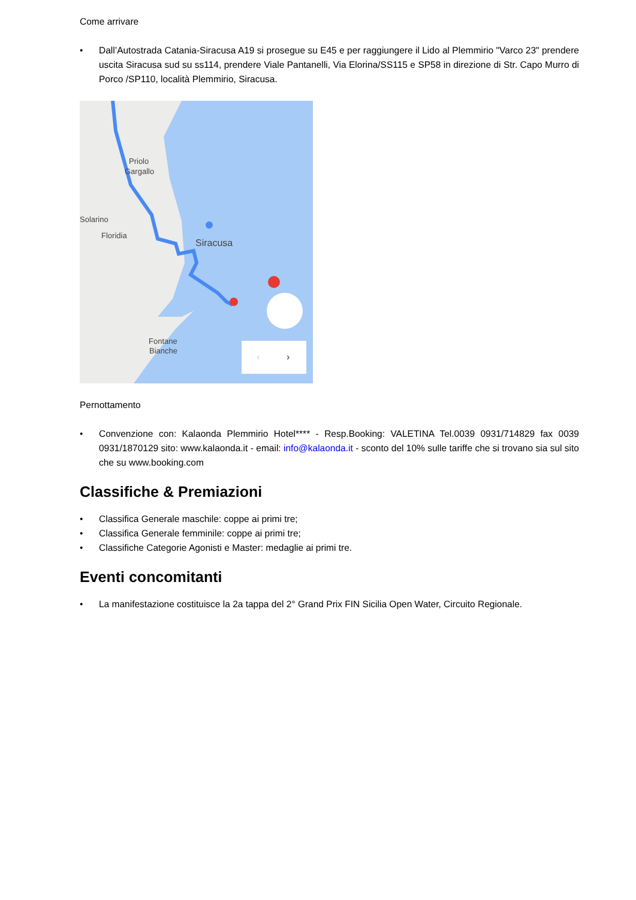Come arrivare
• Dall’Autostrada Catania-Siracusa A19 si prosegue su E45 e per raggiungere il Lido al Plemmirio "Varco 23" prendere uscita Siracusa sud su ss114, prendere Viale Pantanelli, Via Elorina/SS115 e SP58 in direzione di Str. Capo Murro di Porco /SP110, località Plemmirio, Siracusa.
Priolo
Gargallo
Solarino
Floridia
Siracusa
Fontane
Bianche
›
‹
Pernottamento
• Convenzione con: Kalaonda Plemmirio Hotel**** - Resp.Booking: VALETINA Tel.0039 0931/714829 fax 0039 0931/1870129 sito: www.kalaonda.it - email: info@kalaonda.it - sconto del 10% sulle tariffe che si trovano sia sul sito che su www.booking.com
Classifiche & Premiazioni
• Classifica Generale maschile: coppe ai primi tre;
• Classifica Generale femminile: coppe ai primi tre;
• Classifiche Categorie Agonisti e Master: medaglie ai primi tre.
Eventi concomitanti
• La manifestazione costituisce la 2a tappa del 2° Grand Prix FIN Sicilia Open Water, Circuito Regionale.